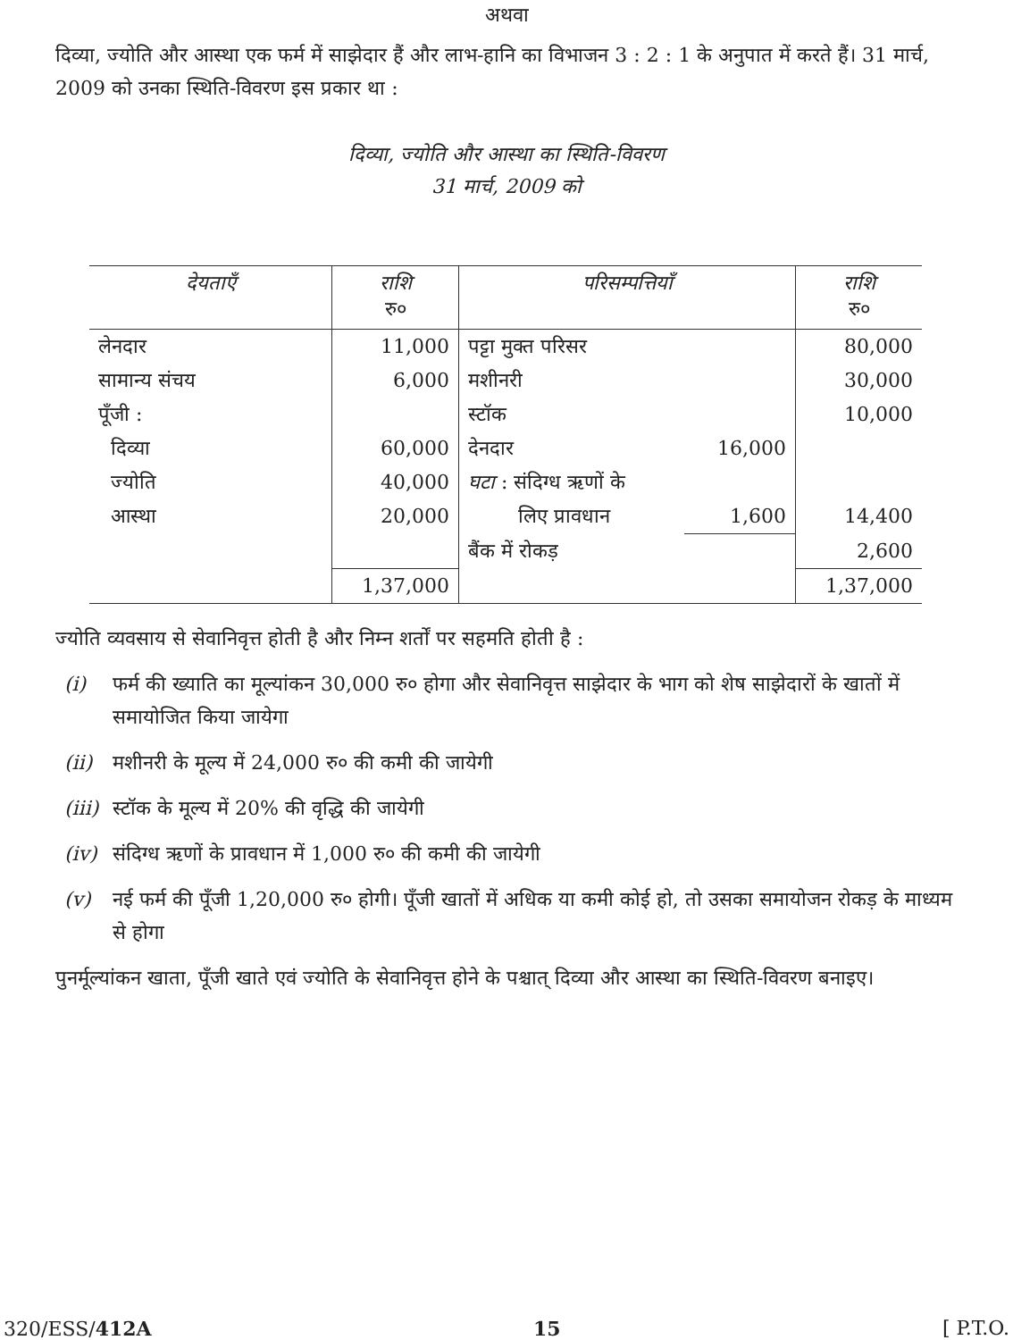अथवा
दिव्या, ज्योति और आस्था एक फर्म में साझेदार हैं और लाभ-हानि का विभाजन 3 : 2 : 1 के अनुपात में करते हैं। 31 मार्च, 2009 को उनका स्थिति-विवरण इस प्रकार था :
दिव्या, ज्योति और आस्था का स्थिति-विवरण
31 मार्च, 2009 को
| देयताएँ | राशि रु० | परिसम्पत्तियाँ | | राशि रु० |
| --- | --- | --- | --- | --- |
| लेनदार | 11,000 | पट्टा मुक्त परिसर | | 80,000 |
| सामान्य संचय | 6,000 | मशीनरी | | 30,000 |
| पूँजी : | | स्टॉक | | 10,000 |
| दिव्या | 60,000 | देनदार | 16,000 | |
| ज्योति | 40,000 | घटा : संदिग्ध ऋणों के | | |
| आस्था | 20,000 | लिए प्रावधान | 1,600 | 14,400 |
| | | बैंक में रोकड़ | | 2,600 |
| | 1,37,000 | | | 1,37,000 |
ज्योति व्यवसाय से सेवानिवृत्त होती है और निम्न शर्तों पर सहमति होती है :
(i) फर्म की ख्याति का मूल्यांकन 30,000 रु० होगा और सेवानिवृत्त साझेदार के भाग को शेष साझेदारों के खातों में समायोजित किया जायेगा
(ii) मशीनरी के मूल्य में 24,000 रु० की कमी की जायेगी
(iii) स्टॉक के मूल्य में 20% की वृद्धि की जायेगी
(iv) संदिग्ध ऋणों के प्रावधान में 1,000 रु० की कमी की जायेगी
(v) नई फर्म की पूँजी 1,20,000 रु० होगी। पूँजी खातों में अधिक या कमी कोई हो, तो उसका समायोजन रोकड़ के माध्यम से होगा
पुनर्मूल्यांकन खाता, पूँजी खाते एवं ज्योति के सेवानिवृत्त होने के पश्चात् दिव्या और आस्था का स्थिति-विवरण बनाइए।
320/ESS/412A 15 [ P.T.O.